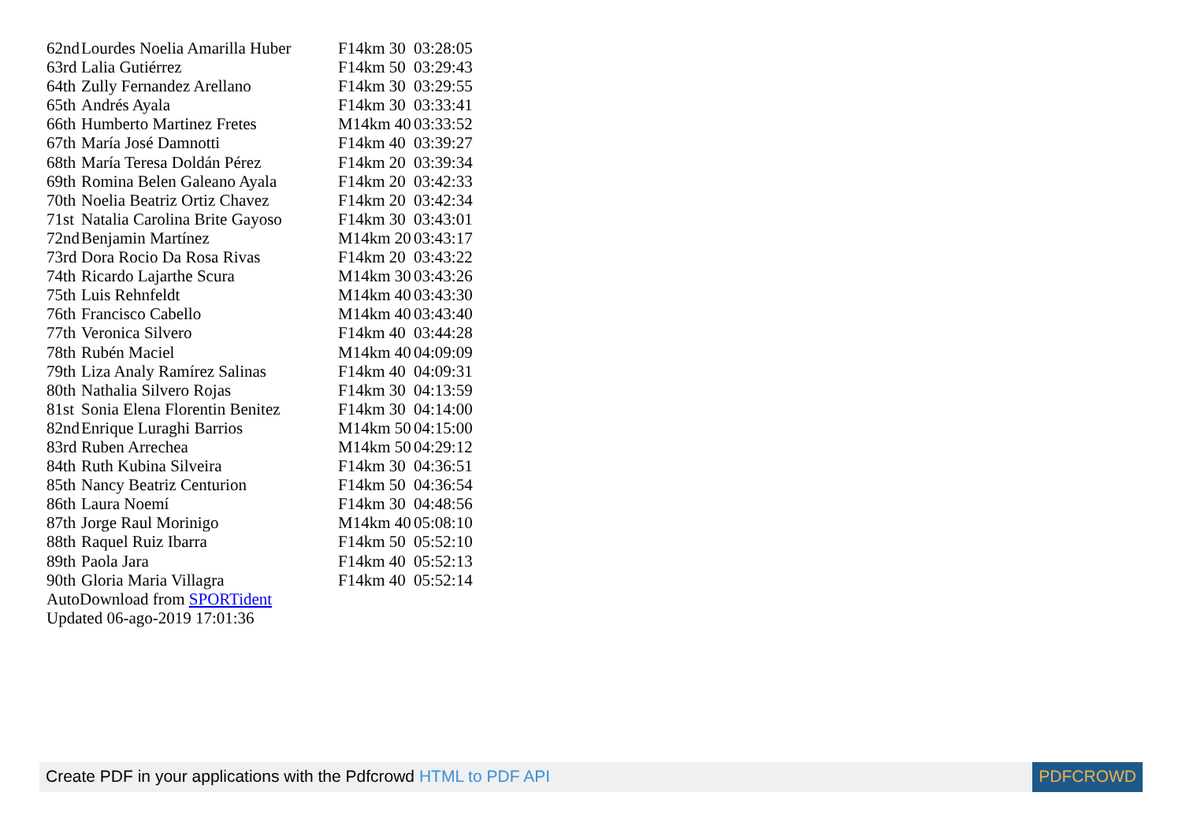| 62nd | Lourdes Noelia Amarilla Huber | F14km 30 | 03:28:05 |
| 63rd | Lalia Gutiérrez | F14km 50 | 03:29:43 |
| 64th | Zully Fernandez Arellano | F14km 30 | 03:29:55 |
| 65th | Andrés Ayala | F14km 30 | 03:33:41 |
| 66th | Humberto Martinez Fretes | M14km 40 | 03:33:52 |
| 67th | María José Damnotti | F14km 40 | 03:39:27 |
| 68th | María Teresa Doldán Pérez | F14km 20 | 03:39:34 |
| 69th | Romina Belen Galeano Ayala | F14km 20 | 03:42:33 |
| 70th | Noelia Beatriz Ortiz Chavez | F14km 20 | 03:42:34 |
| 71st | Natalia Carolina Brite Gayoso | F14km 30 | 03:43:01 |
| 72nd | Benjamin Martínez | M14km 20 | 03:43:17 |
| 73rd | Dora Rocio Da Rosa Rivas | F14km 20 | 03:43:22 |
| 74th | Ricardo Lajarthe Scura | M14km 30 | 03:43:26 |
| 75th | Luis Rehnfeldt | M14km 40 | 03:43:30 |
| 76th | Francisco Cabello | M14km 40 | 03:43:40 |
| 77th | Veronica Silvero | F14km 40 | 03:44:28 |
| 78th | Rubén Maciel | M14km 40 | 04:09:09 |
| 79th | Liza Analy Ramírez Salinas | F14km 40 | 04:09:31 |
| 80th | Nathalia Silvero Rojas | F14km 30 | 04:13:59 |
| 81st | Sonia Elena Florentin Benitez | F14km 30 | 04:14:00 |
| 82nd | Enrique Luraghi Barrios | M14km 50 | 04:15:00 |
| 83rd | Ruben Arrechea | M14km 50 | 04:29:12 |
| 84th | Ruth Kubina Silveira | F14km 30 | 04:36:51 |
| 85th | Nancy Beatriz Centurion | F14km 50 | 04:36:54 |
| 86th | Laura Noemí | F14km 30 | 04:48:56 |
| 87th | Jorge Raul Morinigo | M14km 40 | 05:08:10 |
| 88th | Raquel Ruiz Ibarra | F14km 50 | 05:52:10 |
| 89th | Paola Jara | F14km 40 | 05:52:13 |
| 90th | Gloria Maria Villagra | F14km 40 | 05:52:14 |
| AutoDownload from SPORTident Updated 06-ago-2019 17:01:36 | | | |
Create PDF in your applications with the Pdfcrowd HTML to PDF API
PDFCROWD